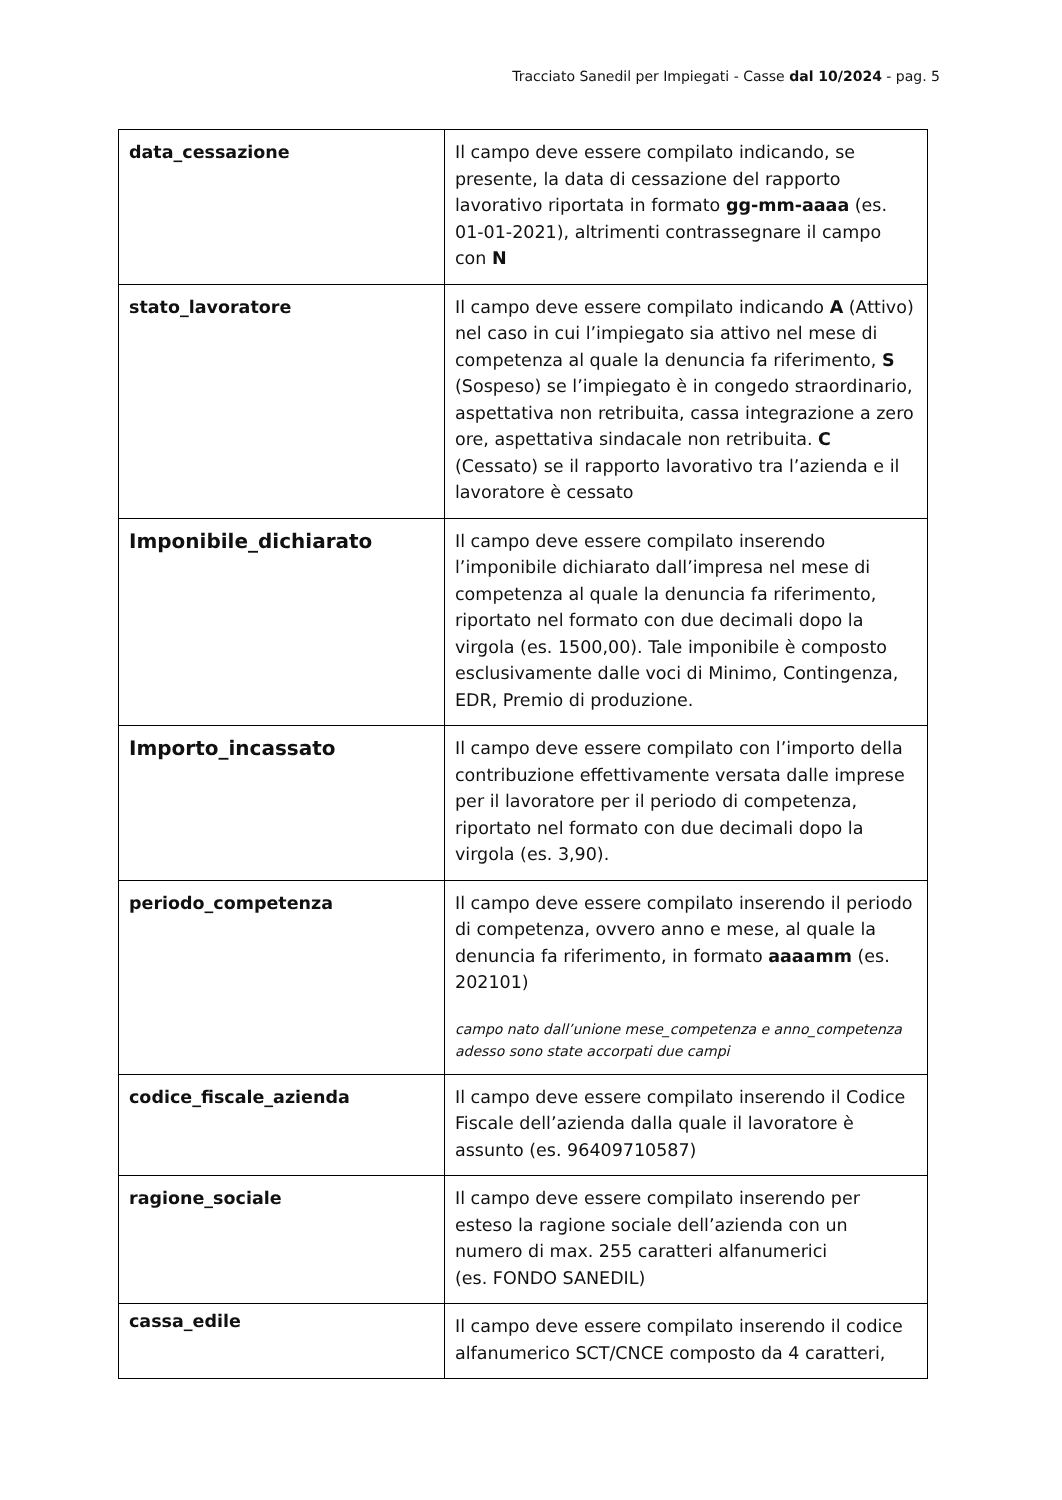Tracciato Sanedil per Impiegati - Casse dal 10/2024 - pag. 5
| data_cessazione | Il campo deve essere compilato indicando, se presente, la data di cessazione del rapporto lavorativo riportata in formato gg-mm-aaaa (es. 01-01-2021), altrimenti contrassegnare il campo con N |
| stato_lavoratore | Il campo deve essere compilato indicando A (Attivo) nel caso in cui l’impiegato sia attivo nel mese di competenza al quale la denuncia fa riferimento, S (Sospeso) se l’impiegato è in congedo straordinario, aspettativa non retribuita, cassa integrazione a zero ore, aspettativa sindacale non retribuita. C (Cessato) se il rapporto lavorativo tra l’azienda e il lavoratore è cessato |
| Imponibile_dichiarato | Il campo deve essere compilato inserendo l’imponibile dichiarato dall’impresa nel mese di competenza al quale la denuncia fa riferimento, riportato nel formato con due decimali dopo la virgola (es. 1500,00). Tale imponibile è composto esclusivamente dalle voci di Minimo, Contingenza, EDR, Premio di produzione. |
| Importo_incassato | Il campo deve essere compilato con l’importo della contribuzione effettivamente versata dalle imprese per il lavoratore per il periodo di competenza, riportato nel formato con due decimali dopo la virgola (es. 3,90). |
| periodo_competenza | Il campo deve essere compilato inserendo il periodo di competenza, ovvero anno e mese, al quale la denuncia fa riferimento, in formato aaaamm (es. 202101) campo nato dall’unione mese_competenza e anno_competenza adesso sono state accorpati due campi |
| codice_fiscale_azienda | Il campo deve essere compilato inserendo il Codice Fiscale dell’azienda dalla quale il lavoratore è assunto (es. 96409710587) |
| ragione_sociale | Il campo deve essere compilato inserendo per esteso la ragione sociale dell’azienda con un numero di max. 255 caratteri alfanumerici (es. FONDO SANEDIL) |
| cassa_edile | Il campo deve essere compilato inserendo il codice alfanumerico SCT/CNCE composto da 4 caratteri, |